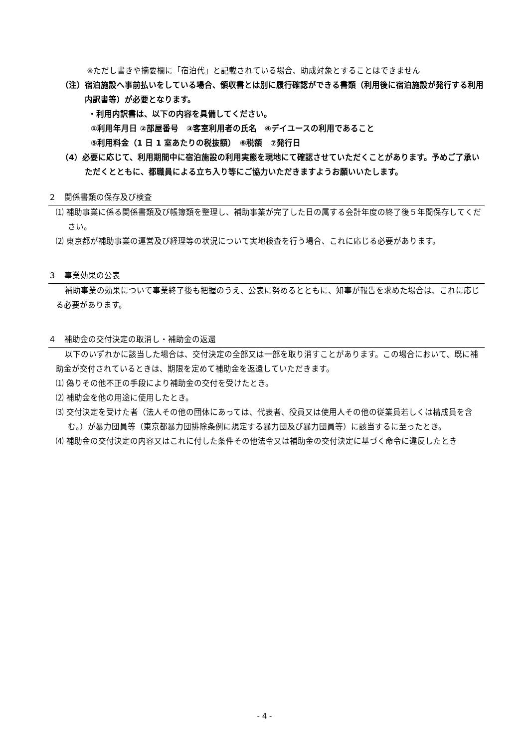※ただし書きや摘要欄に「宿泊代」と記載されている場合、助成対象とすることはできません
（注）宿泊施設へ事前払いをしている場合、領収書とは別に履行確認ができる書類（利用後に宿泊施設が発行する利用内訳書等）が必要となります。
・利用内訳書は、以下の内容を具備してください。
①利用年月日 ②部屋番号　③客室利用者の氏名　④デイユースの利用であること
⑤利用料金（1 日 1 室あたりの税抜額）　⑥税額　⑦発行日
（4）必要に応じて、利用期間中に宿泊施設の利用実態を現地にて確認させていただくことがあります。予めご了承いただくとともに、都職員による立ち入り等にご協力いただきますようお願いいたします。
２　関係書類の保存及び検査
⑴ 補助事業に係る関係書類及び帳簿類を整理し、補助事業が完了した日の属する会計年度の終了後５年間保存してください。
⑵ 東京都が補助事業の運営及び経理等の状況について実地検査を行う場合、これに応じる必要があります。
３　事業効果の公表
補助事業の効果について事業終了後も把握のうえ、公表に努めるとともに、知事が報告を求めた場合は、これに応じる必要があります。
４　補助金の交付決定の取消し・補助金の返還
以下のいずれかに該当した場合は、交付決定の全部又は一部を取り消すことがあります。この場合において、既に補助金が交付されているときは、期限を定めて補助金を返還していただきます。
⑴ 偽りその他不正の手段により補助金の交付を受けたとき。
⑵ 補助金を他の用途に使用したとき。
⑶ 交付決定を受けた者（法人その他の団体にあっては、代表者、役員又は使用人その他の従業員若しくは構成員を含む。）が暴力団員等（東京都暴力団排除条例に規定する暴力団及び暴力団員等）に該当するに至ったとき。
⑷ 補助金の交付決定の内容又はこれに付した条件その他法令又は補助金の交付決定に基づく命令に違反したとき
- 4 -